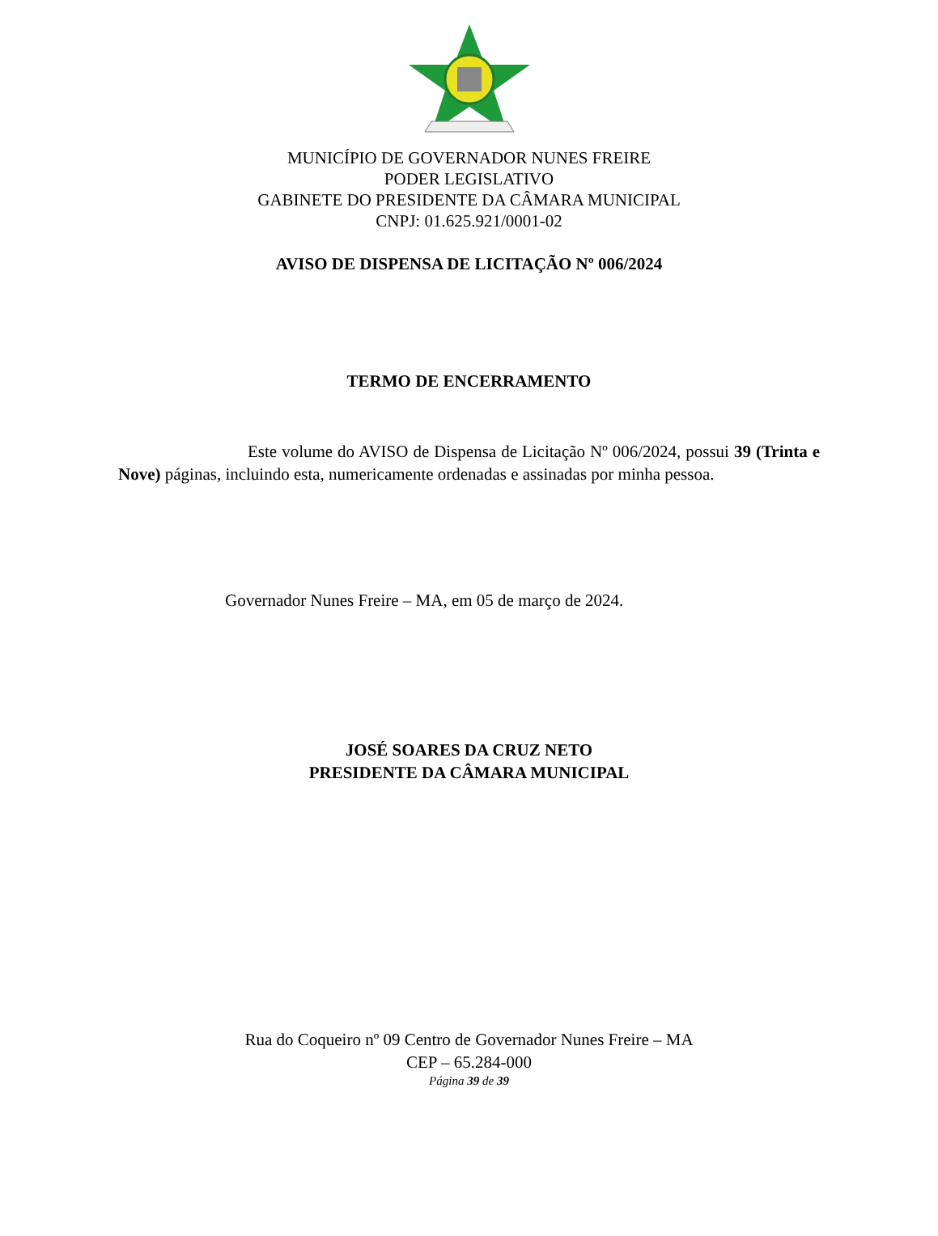MUNICÍPIO DE GOVERNADOR NUNES FREIRE
PODER LEGISLATIVO
GABINETE DO PRESIDENTE DA CÂMARA MUNICIPAL
CNPJ: 01.625.921/0001-02
AVISO DE DISPENSA DE LICITAÇÃO Nº 006/2024
TERMO DE ENCERRAMENTO
Este volume do AVISO de Dispensa de Licitação Nº 006/2024, possui 39 (Trinta e Nove) páginas, incluindo esta, numericamente ordenadas e assinadas por minha pessoa.
Governador Nunes Freire – MA, em 05 de março de 2024.
JOSÉ SOARES DA CRUZ NETO
PRESIDENTE DA CÂMARA MUNICIPAL
Rua do Coqueiro nº 09 Centro de Governador Nunes Freire – MA
CEP – 65.284-000
Página 39 de 39